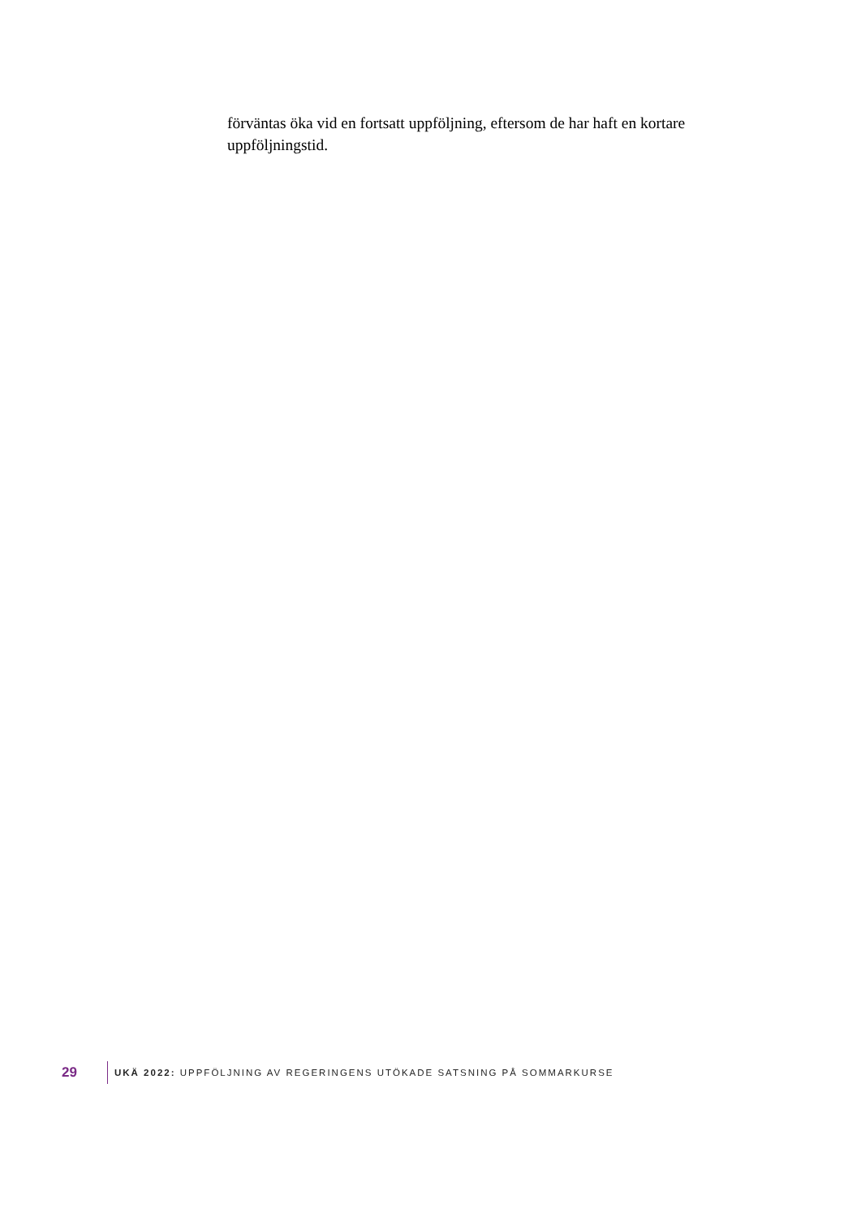förväntas öka vid en fortsatt uppföljning, eftersom de har haft en kortare uppföljningstid.
29 UKÄ 2022: UPPFÖLJNING AV REGERINGENS UTÖKADE SATSNING PÅ SOMMARKURSE